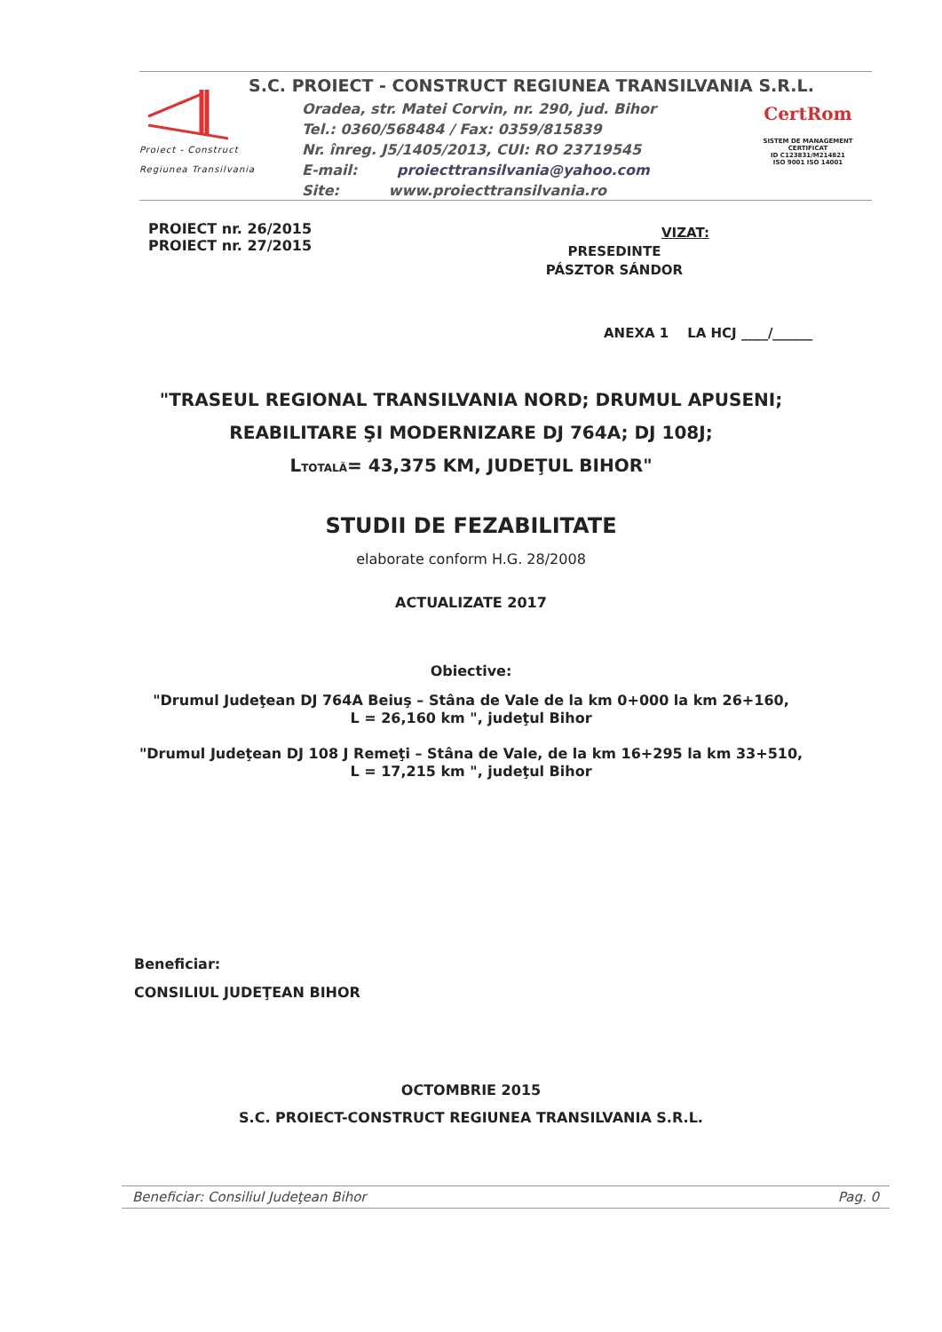Proiect - Construct
Regiunea Transilvania
S.C. PROIECT - CONSTRUCT REGIUNEA TRANSILVANIA S.R.L.
Oradea, str. Matei Corvin, nr. 290, jud. Bihor
Tel.: 0360/568484 / Fax: 0359/815839
Nr. înreg. J5/1405/2013, CUI: RO 23719545
E-mail: proiecttransilvania@yahoo.com
Site: www.proiecttransilvania.ro
CertRom
SISTEM DE MANAGEMENT CERTIFICAT
ID C123831/M214821
ISO 9001 ISO 14001
PROIECT nr. 26/2015
PROIECT nr. 27/2015
VIZAT:
PRESEDINTE
PÁSZTOR SÁNDOR
ANEXA 1 LA HCJ ____/______
"TRASEUL REGIONAL TRANSILVANIA NORD; DRUMUL APUSENI;
REABILITARE ŞI MODERNIZARE DJ 764A; DJ 108J;
L<sub>TOTALĂ</sub>= 43,375 KM, JUDEŢUL BIHOR"
STUDII DE FEZABILITATE
elaborate conform H.G. 28/2008
ACTUALIZATE 2017
Obiective:
"Drumul Judeţean DJ 764A Beiuş – Stâna de Vale de la km 0+000 la km 26+160,
L = 26,160 km ", judeţul Bihor
"Drumul Judeţean DJ 108 J Remeţi – Stâna de Vale, de la km 16+295 la km 33+510,
L = 17,215 km ", judeţul Bihor
Beneficiar:
CONSILIUL JUDEŢEAN BIHOR
OCTOMBRIE 2015
S.C. PROIECT-CONSTRUCT REGIUNEA TRANSILVANIA S.R.L.
Beneficiar: Consiliul Judeţean Bihor Pag. 0